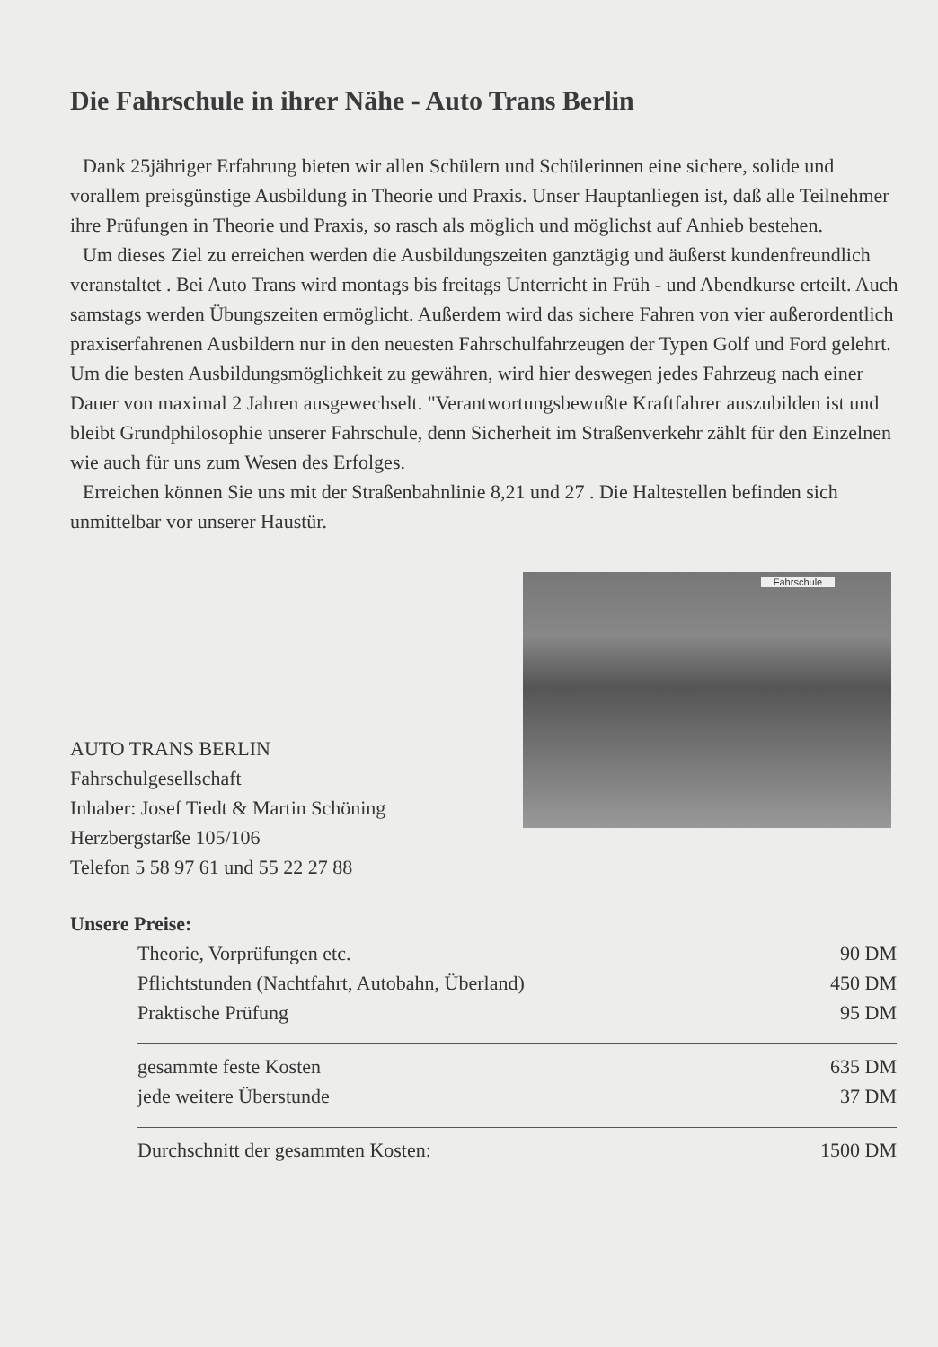Die Fahrschule in ihrer Nähe - Auto Trans Berlin
Dank 25jähriger Erfahrung bieten wir allen Schülern und Schülerinnen eine sichere, solide und vorallem preisgünstige Ausbildung in Theorie und Praxis. Unser Hauptanliegen ist, daß alle Teilnehmer ihre Prüfungen in Theorie und Praxis, so rasch als möglich und möglichst auf Anhieb bestehen.
Um dieses Ziel zu erreichen werden die Ausbildungszeiten ganztägig und äußerst kundenfreundlich veranstaltet . Bei Auto Trans wird montags bis freitags Unterricht in Früh - und Abendkurse erteilt. Auch samstags werden Übungszeiten ermöglicht. Außerdem wird das sichere Fahren von vier außerordentlich praxiserfahrenen Ausbildern nur in den neuesten Fahrschulfahrzeugen der Typen Golf und Ford gelehrt. Um die besten Ausbildungsmöglichkeit zu gewähren, wird hier deswegen jedes Fahrzeug nach einer Dauer von maximal 2 Jahren ausgewechselt. "Verantwortungsbewußte Kraftfahrer auszubilden ist und bleibt Grundphilosophie unserer Fahrschule, denn Sicherheit im Straßenverkehr zählt für den Einzelnen wie auch für uns zum Wesen des Erfolges.
Erreichen können Sie uns mit der Straßenbahnlinie 8,21 und 27 . Die Haltestellen befinden sich unmittelbar vor unserer Haustür.
AUTO TRANS BERLIN
Fahrschulgesellschaft
Inhaber: Josef Tiedt & Martin Schöning
Herzbergstarße 105/106
Telefon 5 58 97 61 und 55 22 27 88
Fahrschule
Unsere Preise:
| Theorie, Vorprüfungen etc. | 90 DM |
| Pflichtstunden (Nachtfahrt, Autobahn, Überland) | 450 DM |
| Praktische Prüfung | 95 DM |
| gesammte feste Kosten | 635 DM |
| jede weitere Überstunde | 37 DM |
| Durchschnitt der gesammten Kosten: | 1500 DM |